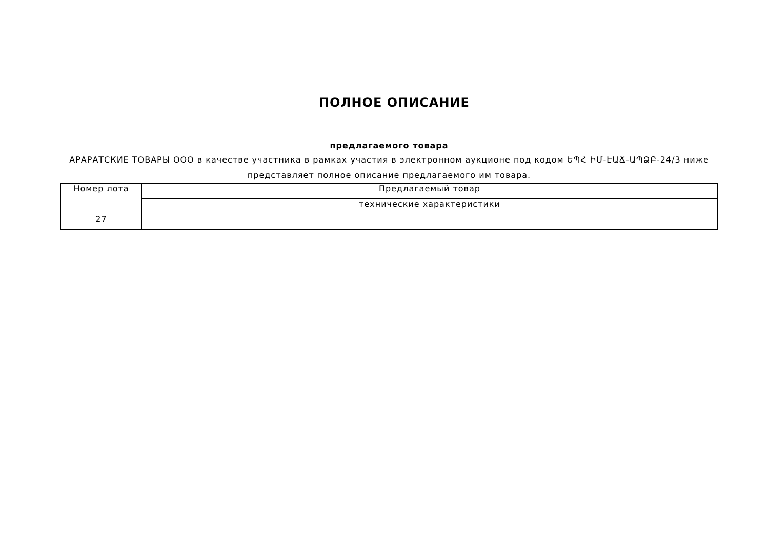ПОЛНОЕ ОПИСАНИЕ
предлагаемого товара
АРАРАТСКИЕ ТОВАРЫ ООО в качестве участника в рамках участия в электронном аукционе под кодом ԵՊՀ ԻՄ-ԷԱՃ-ԱՊՁԲ-24/3 ниже представляет полное описание предлагаемого им товара.
| Номер лота | Предлагаемый товар |
| | технические характеристики |
| 27 | |